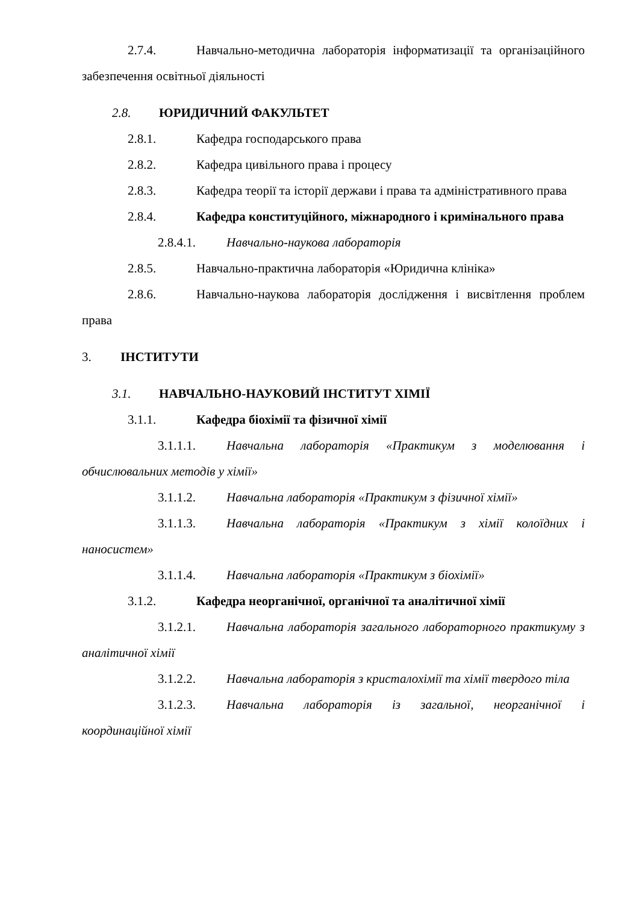2.7.4. Навчально-методична лабораторія інформатизації та організаційного забезпечення освітньої діяльності
2.8. ЮРИДИЧНИЙ ФАКУЛЬТЕТ
2.8.1. Кафедра господарського права
2.8.2. Кафедра цивільного права і процесу
2.8.3. Кафедра теорії та історії держави і права та адміністративного права
2.8.4. Кафедра конституційного, міжнародного і кримінального права
2.8.4.1. Навчально-наукова лабораторія
2.8.5. Навчально-практична лабораторія «Юридична клініка»
2.8.6. Навчально-наукова лабораторія дослідження і висвітлення проблем права
3. ІНСТИТУТИ
3.1. НАВЧАЛЬНО-НАУКОВИЙ ІНСТИТУТ ХІМІЇ
3.1.1. Кафедра біохімії та фізичної хімії
3.1.1.1. Навчальна лабораторія «Практикум з моделювання і обчислювальних методів у хімії»
3.1.1.2. Навчальна лабораторія «Практикум з фізичної хімії»
3.1.1.3. Навчальна лабораторія «Практикум з хімії колоїдних і наносистем»
3.1.1.4. Навчальна лабораторія «Практикум з біохімії»
3.1.2. Кафедра неорганічної, органічної та аналітичної хімії
3.1.2.1. Навчальна лабораторія загального лабораторного практикуму з аналітичної хімії
3.1.2.2. Навчальна лабораторія з кристалохімії та хімії твердого тіла
3.1.2.3. Навчальна лабораторія із загальної, неорганічної і координаційної хімії